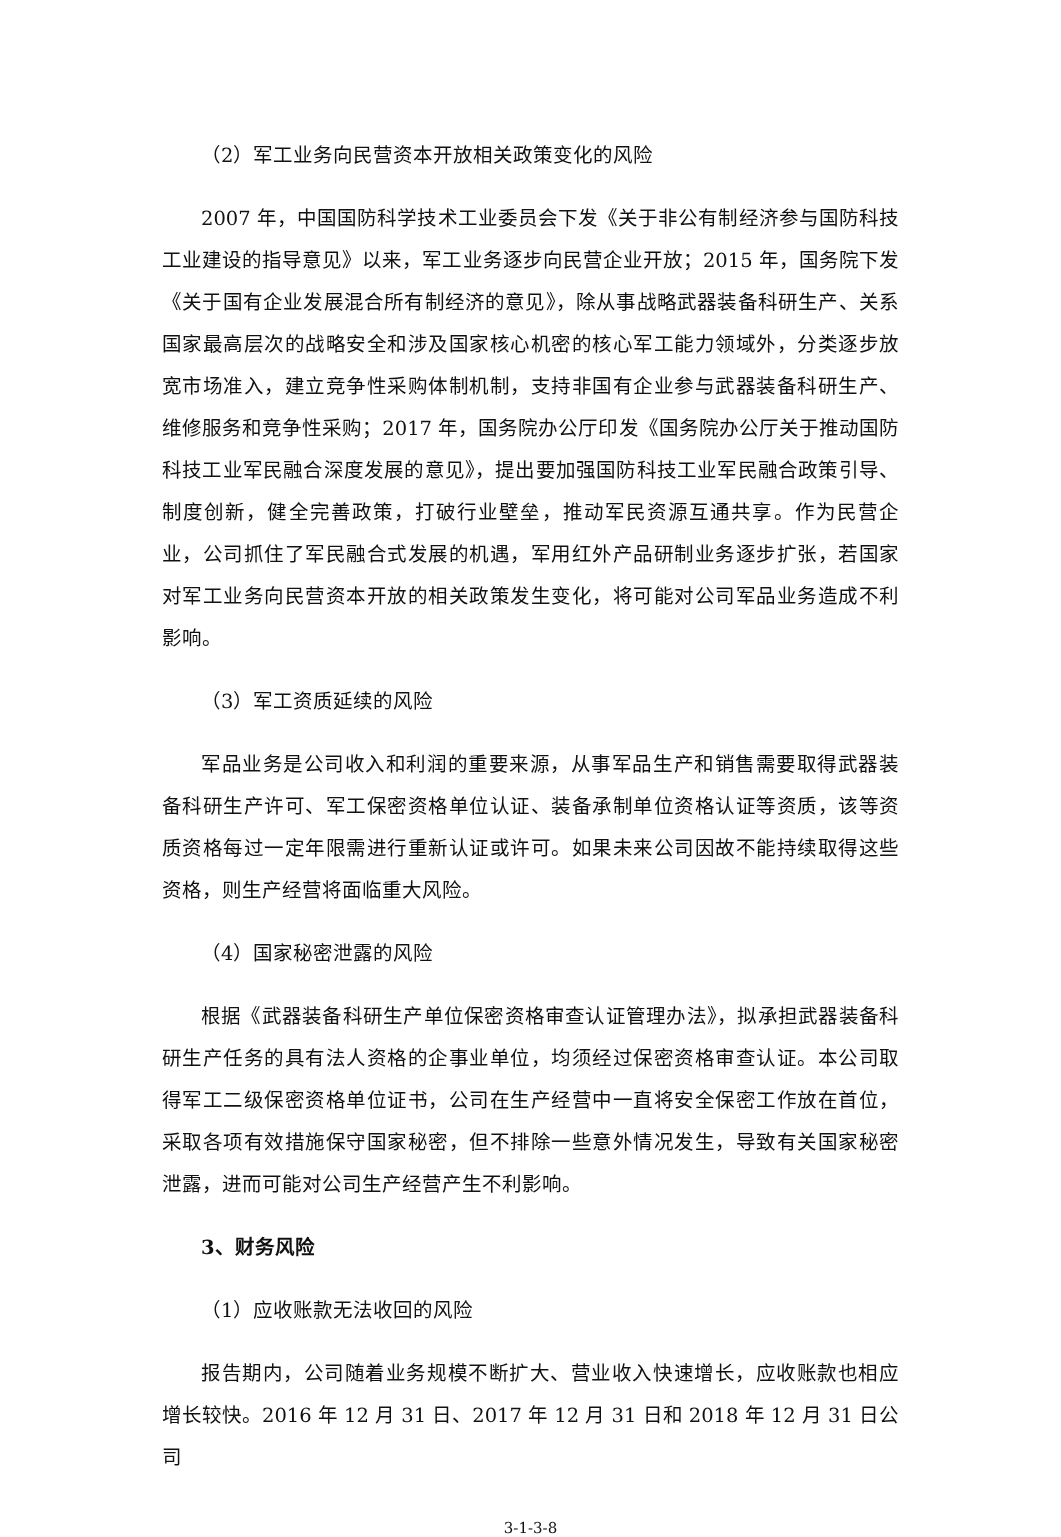（2）军工业务向民营资本开放相关政策变化的风险
2007 年，中国国防科学技术工业委员会下发《关于非公有制经济参与国防科技工业建设的指导意见》以来，军工业务逐步向民营企业开放；2015 年，国务院下发《关于国有企业发展混合所有制经济的意见》，除从事战略武器装备科研生产、关系国家最高层次的战略安全和涉及国家核心机密的核心军工能力领域外，分类逐步放宽市场准入，建立竞争性采购体制机制，支持非国有企业参与武器装备科研生产、维修服务和竞争性采购；2017 年，国务院办公厅印发《国务院办公厅关于推动国防科技工业军民融合深度发展的意见》，提出要加强国防科技工业军民融合政策引导、制度创新，健全完善政策，打破行业壁垒，推动军民资源互通共享。作为民营企业，公司抓住了军民融合式发展的机遇，军用红外产品研制业务逐步扩张，若国家对军工业务向民营资本开放的相关政策发生变化，将可能对公司军品业务造成不利影响。
（3）军工资质延续的风险
军品业务是公司收入和利润的重要来源，从事军品生产和销售需要取得武器装备科研生产许可、军工保密资格单位认证、装备承制单位资格认证等资质，该等资质资格每过一定年限需进行重新认证或许可。如果未来公司因故不能持续取得这些资格，则生产经营将面临重大风险。
（4）国家秘密泄露的风险
根据《武器装备科研生产单位保密资格审查认证管理办法》，拟承担武器装备科研生产任务的具有法人资格的企事业单位，均须经过保密资格审查认证。本公司取得军工二级保密资格单位证书，公司在生产经营中一直将安全保密工作放在首位，采取各项有效措施保守国家秘密，但不排除一些意外情况发生，导致有关国家秘密泄露，进而可能对公司生产经营产生不利影响。
3、财务风险
（1）应收账款无法收回的风险
报告期内，公司随着业务规模不断扩大、营业收入快速增长，应收账款也相应增长较快。2016 年 12 月 31 日、2017 年 12 月 31 日和 2018 年 12 月 31 日公司
3-1-3-8